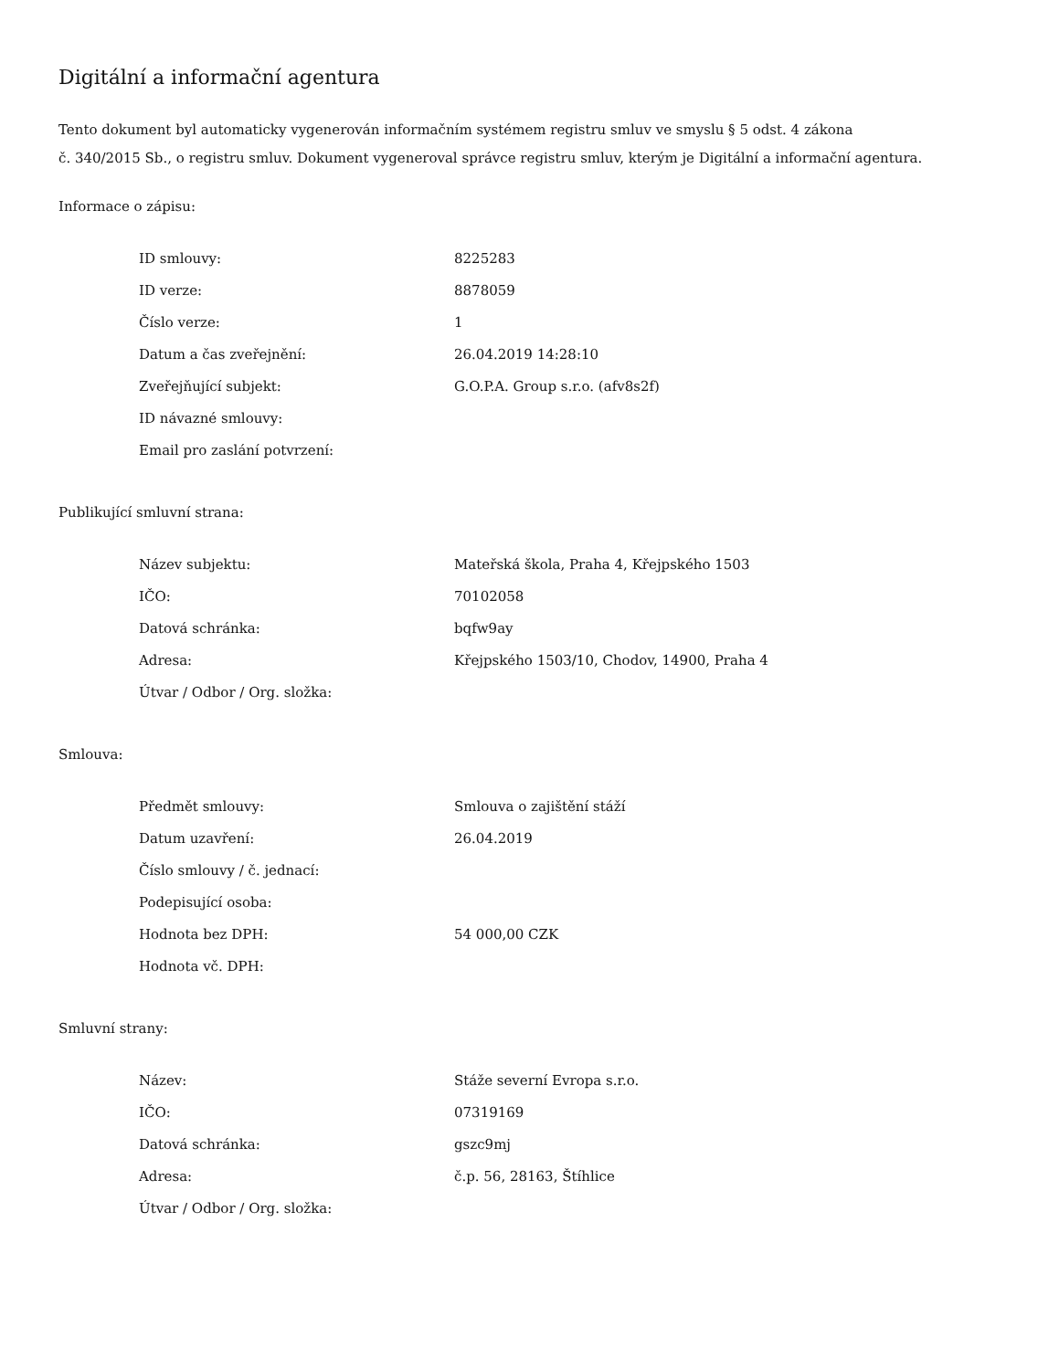Digitální a informační agentura
Tento dokument byl automaticky vygenerován informačním systémem registru smluv ve smyslu § 5 odst. 4 zákona
č. 340/2015 Sb., o registru smluv. Dokument vygeneroval správce registru smluv, kterým je Digitální a informační agentura.
Informace o zápisu:
| ID smlouvy: | 8225283 |
| ID verze: | 8878059 |
| Číslo verze: | 1 |
| Datum a čas zveřejnění: | 26.04.2019 14:28:10 |
| Zveřejňující subjekt: | G.O.P.A. Group s.r.o. (afv8s2f) |
| ID návazné smlouvy: | |
| Email pro zaslání potvrzení: | |
Publikující smluvní strana:
| Název subjektu: | Mateřská škola, Praha 4, Křejpského 1503 |
| IČO: | 70102058 |
| Datová schránka: | bqfw9ay |
| Adresa: | Křejpského 1503/10, Chodov, 14900, Praha 4 |
| Útvar / Odbor / Org. složka: | |
Smlouva:
| Předmět smlouvy: | Smlouva o zajištění stáží |
| Datum uzavření: | 26.04.2019 |
| Číslo smlouvy / č. jednací: | |
| Podepisující osoba: | |
| Hodnota bez DPH: | 54 000,00 CZK |
| Hodnota vč. DPH: | |
Smluvní strany:
| Název: | Stáže severní Evropa s.r.o. |
| IČO: | 07319169 |
| Datová schránka: | gszc9mj |
| Adresa: | č.p. 56, 28163, Štíhlice |
| Útvar / Odbor / Org. složka: | |